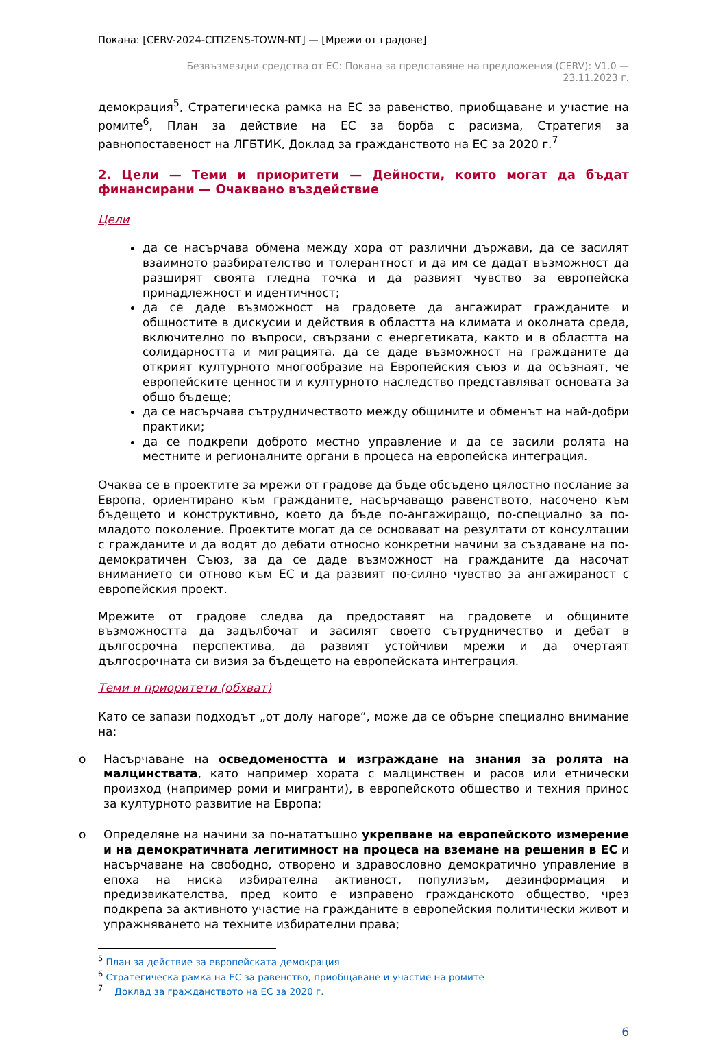Покана: [CERV-2024-CITIZENS-TOWN-NT] — [Мрежи от градове]
Безвъзмездни средства от ЕС: Покана за представяне на предложения (CERV): V1.0 —
23.11.2023 г.
демокрация<sup>5</sup>, Стратегическа рамка на ЕС за равенство, приобщаване и участие на ромите<sup>6</sup>, План за действие на ЕС за борба с расизма, Стратегия за равнопоставеност на ЛГБТИК, Доклад за гражданството на ЕС за 2020 г.<sup>7</sup>
2. Цели — Теми и приоритети — Дейности, които могат да бъдат финансирани — Очаквано въздействие
Цели
да се насърчава обмена между хора от различни държави, да се засилят взаимното разбирателство и толерантност и да им се дадат възможност да разширят своята гледна точка и да развият чувство за европейска принадлежност и идентичност;
да се даде възможност на градовете да ангажират гражданите и общностите в дискусии и действия в областта на климата и околната среда, включително по въпроси, свързани с енергетиката, както и в областта на солидарността и миграцията. да се даде възможност на гражданите да открият културното многообразие на Европейския съюз и да осъзнаят, че европейските ценности и културното наследство представляват основата за общо бъдеще;
да се насърчава сътрудничеството между общините и обменът на най-добри практики;
да се подкрепи доброто местно управление и да се засили ролята на местните и регионалните органи в процеса на европейска интеграция.
Очаква се в проектите за мрежи от градове да бъде обсъдено цялостно послание за Европа, ориентирано към гражданите, насърчаващо равенството, насочено към бъдещето и конструктивно, което да бъде по-ангажиращо, по-специално за по-младото поколение. Проектите могат да се основават на резултати от консултации с гражданите и да водят до дебати относно конкретни начини за създаване на по-демократичен Съюз, за да се даде възможност на гражданите да насочат вниманието си отново към ЕС и да развият по-силно чувство за ангажираност с европейския проект.
Мрежите от градове следва да предоставят на градовете и общините възможността да задълбочат и засилят своето сътрудничество и дебат в дългосрочна перспектива, да развият устойчиви мрежи и да очертаят дългосрочната си визия за бъдещето на европейската интеграция.
Теми и приоритети (обхват)
Като се запази подходът „от долу нагоре“, може да се обърне специално внимание на:
o Насърчаване на осведомеността и изграждане на знания за ролята на малцинствата, като например хората с малцинствен и расов или етнически произход (например роми и мигранти), в европейското общество и техния принос за културното развитие на Европа;
o Определяне на начини за по-нататъшно укрепване на европейското измерение и на демократичната легитимност на процеса на вземане на решения в ЕС и насърчаване на свободно, отворено и здравословно демократично управление в епоха на ниска избирателна активност, популизъм, дезинформация и предизвикателства, пред които е изправено гражданското общество, чрез подкрепа за активното участие на гражданите в европейския политически живот и упражняването на техните избирателни права;
<sup>5</sup> План за действие за европейската демокрация
<sup>6</sup> Стратегическа рамка на ЕС за равенство, приобщаване и участие на ромите
<sup>7</sup> Доклад за гражданството на ЕС за 2020 г.
6